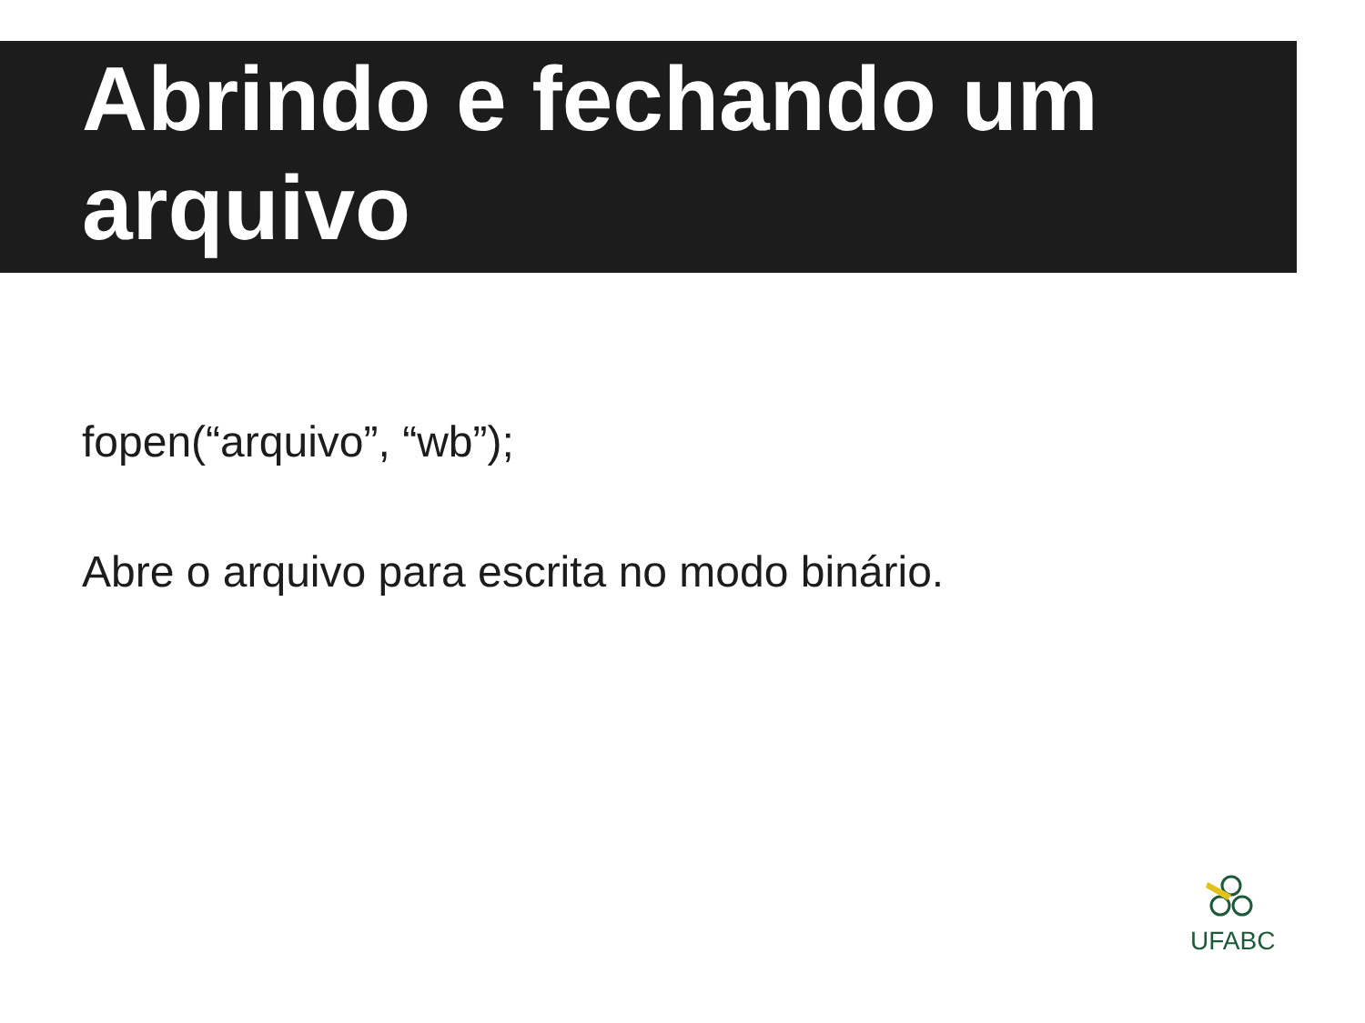Abrindo e fechando um arquivo
fopen(“arquivo”, “wb”);
Abre o arquivo para escrita no modo binário.
UFABC